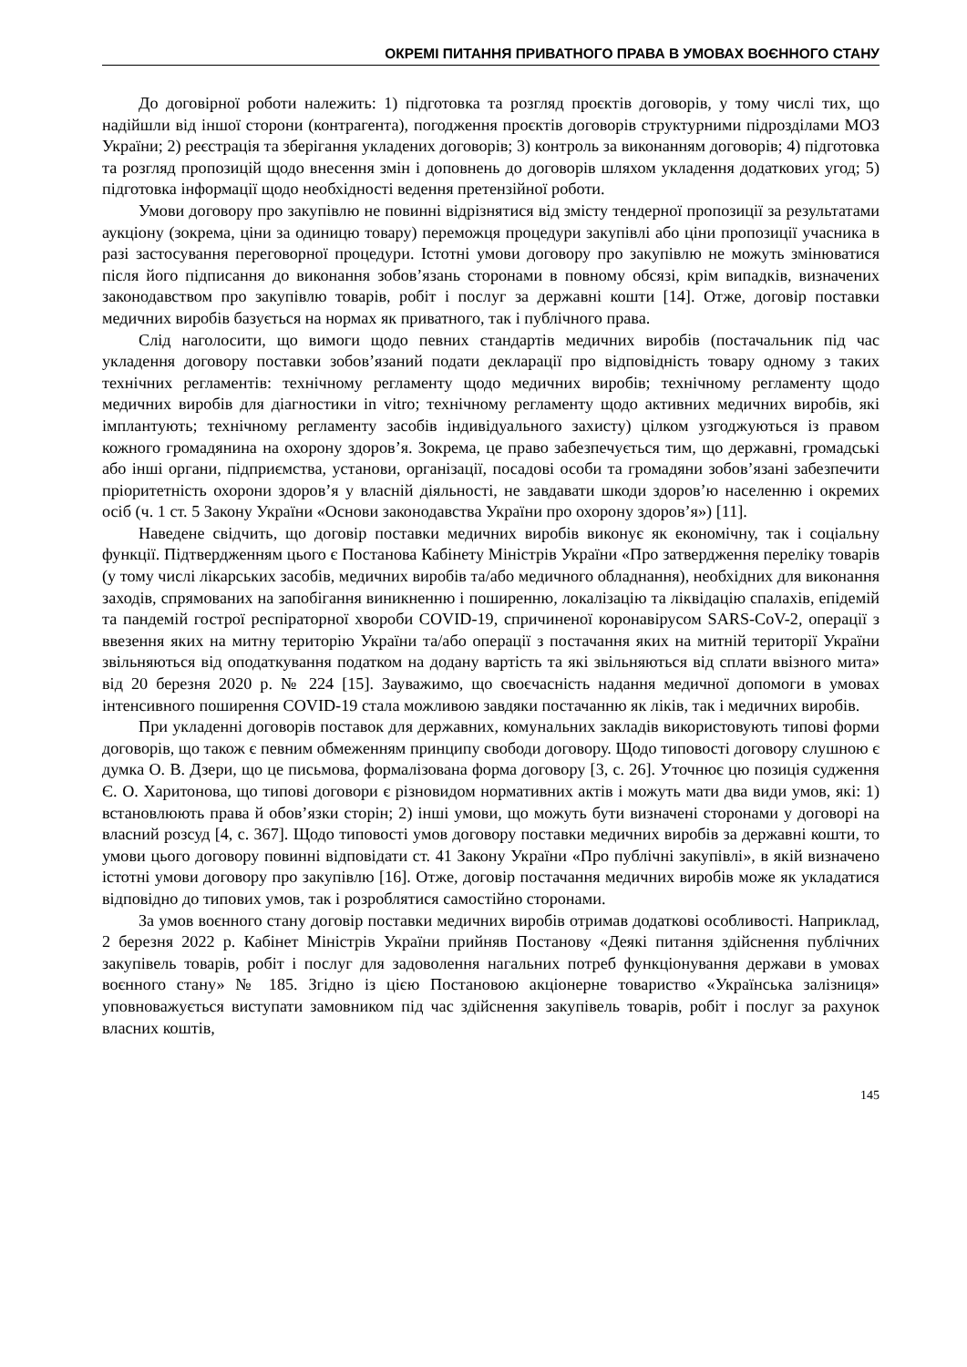ОКРЕМІ ПИТАННЯ ПРИВАТНОГО ПРАВА В УМОВАХ ВОЄННОГО СТАНУ
До договірної роботи належить: 1) підготовка та розгляд проєктів договорів, у тому числі тих, що надійшли від іншої сторони (контрагента), погодження проєктів договорів структурними підрозділами МОЗ України; 2) реєстрація та зберігання укладених договорів; 3) контроль за виконанням договорів; 4) підготовка та розгляд пропозицій щодо внесення змін і доповнень до договорів шляхом укладення додаткових угод; 5) підготовка інформації щодо необхідності ведення претензійної роботи.
Умови договору про закупівлю не повинні відрізнятися від змісту тендерної пропозиції за результатами аукціону (зокрема, ціни за одиницю товару) переможця процедури закупівлі або ціни пропозиції учасника в разі застосування переговорної процедури. Істотні умови договору про закупівлю не можуть змінюватися після його підписання до виконання зобов’язань сторонами в повному обсязі, крім випадків, визначених законодавством про закупівлю товарів, робіт і послуг за державні кошти [14]. Отже, договір поставки медичних виробів базується на нормах як приватного, так і публічного права.
Слід наголосити, що вимоги щодо певних стандартів медичних виробів (постачальник під час укладення договору поставки зобов’язаний подати декларації про відповідність товару одному з таких технічних регламентів: технічному регламенту щодо медичних виробів; технічному регламенту щодо медичних виробів для діагностики in vitro; технічному регламенту щодо активних медичних виробів, які імплантують; технічному регламенту засобів індивідуального захисту) цілком узгоджуються із правом кожного громадянина на охорону здоров’я. Зокрема, це право забезпечується тим, що державні, громадські або інші органи, підприємства, установи, організації, посадові особи та громадяни зобов’язані забезпечити пріоритетність охорони здоров’я у власній діяльності, не завдавати шкоди здоров’ю населенню і окремих осіб (ч. 1 ст. 5 Закону України «Основи законодавства України про охорону здоров’я») [11].
Наведене свідчить, що договір поставки медичних виробів виконує як економічну, так і соціальну функції. Підтвердженням цього є Постанова Кабінету Міністрів України «Про затвердження переліку товарів (у тому числі лікарських засобів, медичних виробів та/або медичного обладнання), необхідних для виконання заходів, спрямованих на запобігання виникненню і поширенню, локалізацію та ліквідацію спалахів, епідемій та пандемій гострої респіраторної хвороби COVID-19, спричиненої коронавірусом SARS-CoV-2, операції з ввезення яких на митну територію України та/або операції з постачання яких на митній території України звільняються від оподаткування податком на додану вартість та які звільняються від сплати ввізного мита» від 20 березня 2020 р. № 224 [15]. Зауважимо, що своєчасність надання медичної допомоги в умовах інтенсивного поширення COVID-19 стала можливою завдяки постачанню як ліків, так і медичних виробів.
При укладенні договорів поставок для державних, комунальних закладів використовують типові форми договорів, що також є певним обмеженням принципу свободи договору. Щодо типовості договору слушною є думка О. В. Дзери, що це письмова, формалізована форма договору [3, с. 26]. Уточнює цю позиція судження Є. О. Харитонова, що типові договори є різновидом нормативних актів і можуть мати два види умов, які: 1) встановлюють права й обов’язки сторін; 2) інші умови, що можуть бути визначені сторонами у договорі на власний розсуд [4, с. 367]. Щодо типовості умов договору поставки медичних виробів за державні кошти, то умови цього договору повинні відповідати ст. 41 Закону України «Про публічні закупівлі», в якій визначено істотні умови договору про закупівлю [16]. Отже, договір постачання медичних виробів може як укладатися відповідно до типових умов, так і розроблятися самостійно сторонами.
За умов воєнного стану договір поставки медичних виробів отримав додаткові особливості. Наприклад, 2 березня 2022 р. Кабінет Міністрів України прийняв Постанову «Деякі питання здійснення публічних закупівель товарів, робіт і послуг для задоволення нагальних потреб функціонування держави в умовах воєнного стану» № 185. Згідно із цією Постановою акціонерне товариство «Українська залізниця» уповноважується виступати замовником під час здійснення закупівель товарів, робіт і послуг за рахунок власних коштів,
145